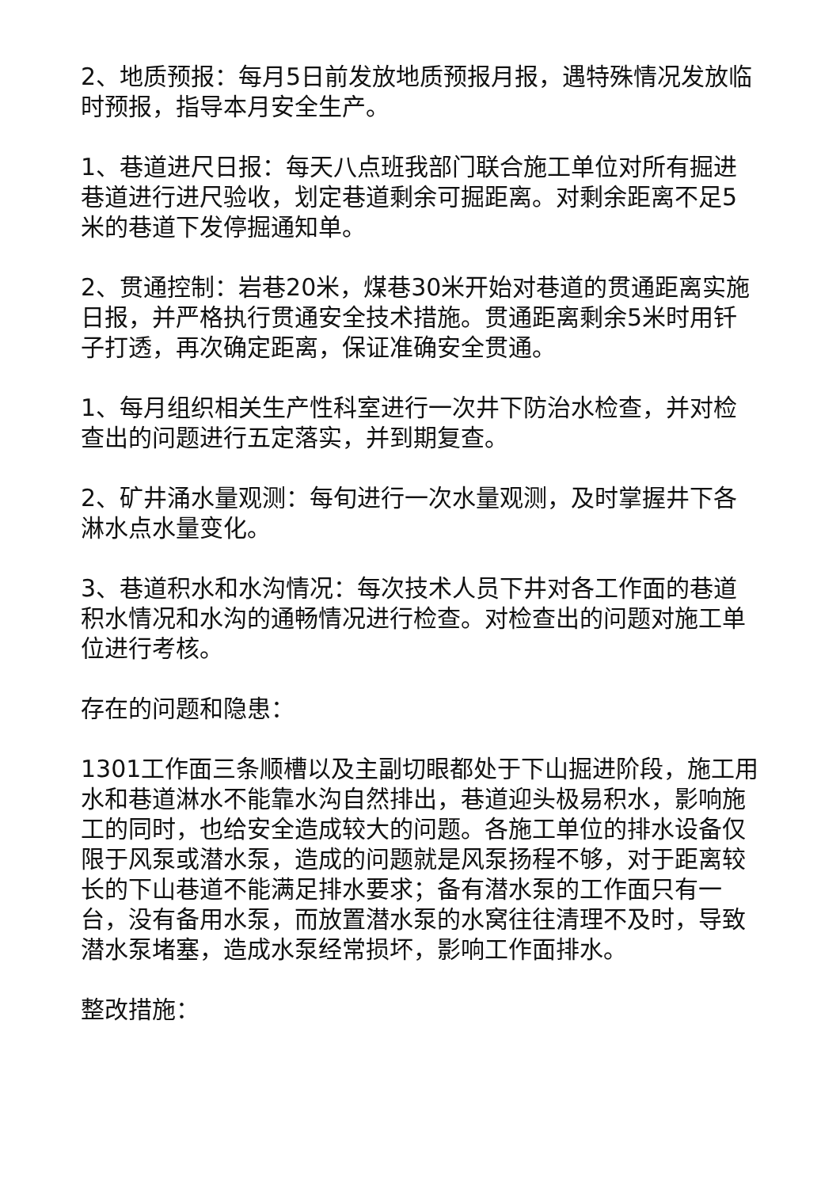2、地质预报：每月5日前发放地质预报月报，遇特殊情况发放临时预报，指导本月安全生产。
1、巷道进尺日报：每天八点班我部门联合施工单位对所有掘进巷道进行进尺验收，划定巷道剩余可掘距离。对剩余距离不足5米的巷道下发停掘通知单。
2、贯通控制：岩巷20米，煤巷30米开始对巷道的贯通距离实施日报，并严格执行贯通安全技术措施。贯通距离剩余5米时用钎子打透，再次确定距离，保证准确安全贯通。
1、每月组织相关生产性科室进行一次井下防治水检查，并对检查出的问题进行五定落实，并到期复查。
2、矿井涌水量观测：每旬进行一次水量观测，及时掌握井下各淋水点水量变化。
3、巷道积水和水沟情况：每次技术人员下井对各工作面的巷道积水情况和水沟的通畅情况进行检查。对检查出的问题对施工单位进行考核。
存在的问题和隐患：
1301工作面三条顺槽以及主副切眼都处于下山掘进阶段，施工用水和巷道淋水不能靠水沟自然排出，巷道迎头极易积水，影响施工的同时，也给安全造成较大的问题。各施工单位的排水设备仅限于风泵或潜水泵，造成的问题就是风泵扬程不够，对于距离较长的下山巷道不能满足排水要求；备有潜水泵的工作面只有一台，没有备用水泵，而放置潜水泵的水窝往往清理不及时，导致潜水泵堵塞，造成水泵经常损坏，影响工作面排水。
整改措施：